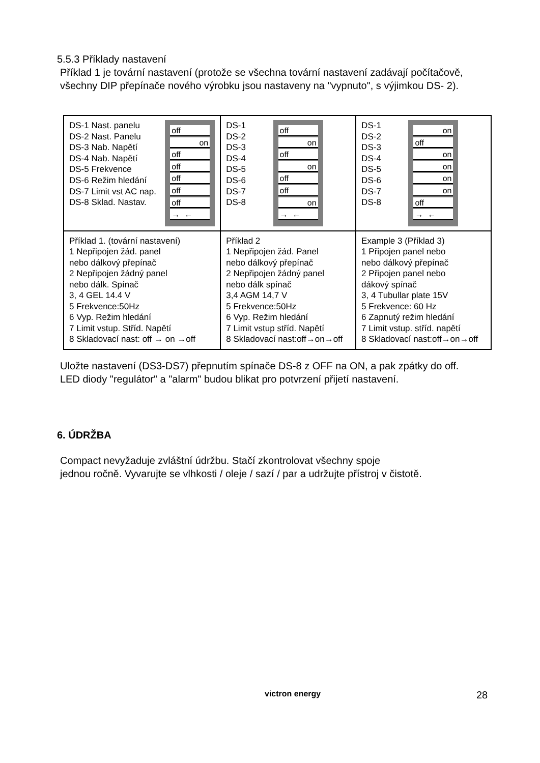5.5.3 Příklady nastavení
Příklad 1 je tovární nastavení (protože se všechna tovární nastavení zadávají počítačově,
všechny DIP přepínače nového výrobku jsou nastaveny na "vypnuto", s výjimkou DS- 2).
| DS-1 Nast. panelu DS-2 Nast. Panelu DS-3 Nab. Napětí DS-4 Nab. Napětí DS-5 Frekvence DS-6 Režim hledání DS-7 Limit vst AC nap. DS-8 Sklad. Nastav. off on off off off off off → ← | DS-1 DS-2 DS-3 DS-4 DS-5 DS-6 DS-7 DS-8 off on off on off off on → ← | DS-1 DS-2 DS-3 DS-4 DS-5 DS-6 DS-7 DS-8 on off on on on on off → ← |
| Příklad 1. (tovární nastavení) 1 Nepřipojen žád. panel nebo dálkový přepínač 2 Nepřipojen žádný panel nebo dálk. Spínač 3, 4 GEL 14.4 V 5 Frekvence:50Hz 6 Vyp. Režim hledání 7 Limit vstup. Stříd. Napětí 8 Skladovací nast: off → on →off | Příklad 2 1 Nepřipojen žád. Panel nebo dálkový přepínač 2 Nepřipojen žádný panel nebo dálk spínač 3,4 AGM 14,7 V 5 Frekvence:50Hz 6 Vyp. Režim hledání 7 Limit vstup stříd. Napětí 8 Skladovací nast:off→on→off | Example 3 (Příklad 3) 1 Připojen panel nebo nebo dálkový přepínač 2 Připojen panel nebo dákový spínač 3, 4 Tubullar plate 15V 5 Frekvence: 60 Hz 6 Zapnutý režim hledání 7 Limit vstup. stříd. napětí 8 Skladovací nast:off→on→off |
Uložte nastavení (DS3-DS7) přepnutím spínače DS-8 z OFF na ON, a pak zpátky do off.
LED diody "regulátor" a "alarm" budou blikat pro potvrzení přijetí nastavení.
6. ÚDRŽBA
Compact nevyžaduje zvláštní údržbu. Stačí zkontrolovat všechny spoje
jednou ročně. Vyvarujte se vlhkosti / oleje / sazí / par a udržujte přístroj v čistotě.
victron energy 28